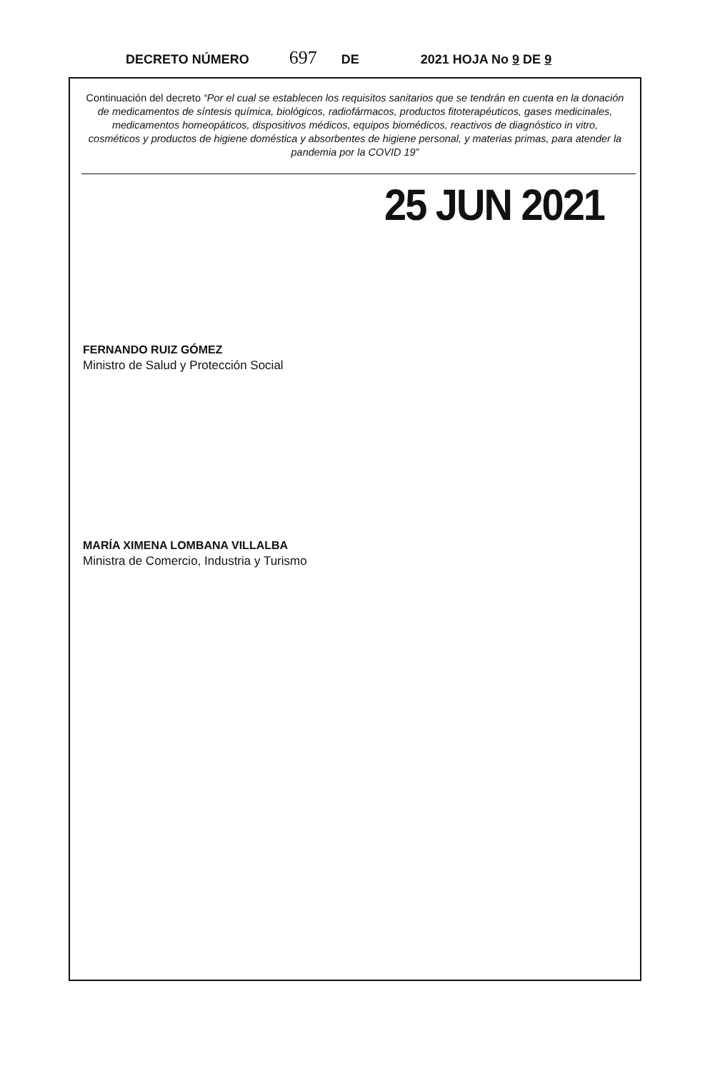DECRETO NÚMERO 697 DE 2021 HOJA No 9 DE 9
Continuación del decreto “Por el cual se establecen los requisitos sanitarios que se tendrán en cuenta en la donación de medicamentos de síntesis química, biológicos, radiofármacos, productos fitoterapéuticos, gases medicinales, medicamentos homeopáticos, dispositivos médicos, equipos biomédicos, reactivos de diagnóstico in vitro, cosméticos y productos de higiene doméstica y absorbentes de higiene personal, y materias primas, para atender la pandemia por la COVID 19”
25 JUN 2021
FERNANDO RUIZ GÓMEZ
Ministro de Salud y Protección Social
MARÍA XIMENA LOMBANA VILLALBA
Ministra de Comercio, Industria y Turismo